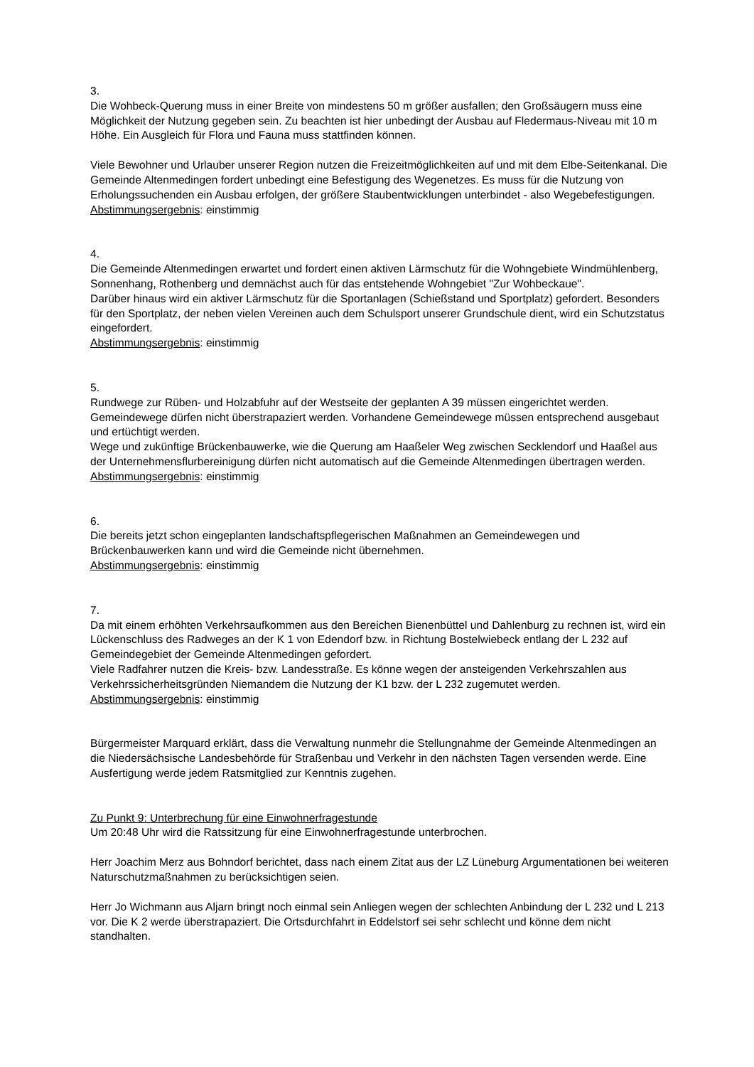3.
Die Wohbeck-Querung muss in einer Breite von mindestens 50 m größer ausfallen; den Großsäugern muss eine Möglichkeit der Nutzung gegeben sein. Zu beachten ist hier unbedingt der Ausbau auf Fledermaus-Niveau mit 10 m Höhe. Ein Ausgleich für Flora und Fauna muss stattfinden können.
Viele Bewohner und Urlauber unserer Region nutzen die Freizeitmöglichkeiten auf und mit dem Elbe-Seitenkanal. Die Gemeinde Altenmedingen fordert unbedingt eine Befestigung des Wegenetzes. Es muss für die Nutzung von Erholungssuchenden ein Ausbau erfolgen, der größere Staubentwicklungen unterbindet - also Wegebefestigungen.
Abstimmungsergebnis: einstimmig
4.
Die Gemeinde Altenmedingen erwartet und fordert einen aktiven Lärmschutz für die Wohngebiete Windmühlenberg, Sonnenhang, Rothenberg und demnächst auch für das entstehende Wohngebiet "Zur Wohbeckaue".
Darüber hinaus wird ein aktiver Lärmschutz für die Sportanlagen (Schießstand und Sportplatz) gefordert. Besonders für den Sportplatz, der neben vielen Vereinen auch dem Schulsport unserer Grundschule dient, wird ein Schutzstatus eingefordert.
Abstimmungsergebnis: einstimmig
5.
Rundwege zur Rüben- und Holzabfuhr auf der Westseite der geplanten A 39 müssen eingerichtet werden. Gemeindewege dürfen nicht überstrapaziert werden. Vorhandene Gemeindewege müssen entsprechend ausgebaut und ertüchtigt werden.
Wege und zukünftige Brückenbauwerke, wie die Querung am Haaßeler Weg zwischen Secklendorf und Haaßel aus der Unternehmensflurbereinigung dürfen nicht automatisch auf die Gemeinde Altenmedingen übertragen werden.
Abstimmungsergebnis: einstimmig
6.
Die bereits jetzt schon eingeplanten landschaftspflegerischen Maßnahmen an Gemeindewegen und Brückenbauwerken kann und wird die Gemeinde nicht übernehmen.
Abstimmungsergebnis: einstimmig
7.
Da mit einem erhöhten Verkehrsaufkommen aus den Bereichen Bienenbüttel und Dahlenburg zu rechnen ist, wird ein Lückenschluss des Radweges an der K 1 von Edendorf bzw. in Richtung Bostelwiebeck entlang der L 232 auf Gemeindegebiet der Gemeinde Altenmedingen gefordert.
Viele Radfahrer nutzen die Kreis- bzw. Landesstraße. Es könne wegen der ansteigenden Verkehrszahlen aus Verkehrssicherheitsgründen Niemandem die Nutzung der K1 bzw. der L 232 zugemutet werden.
Abstimmungsergebnis: einstimmig
Bürgermeister Marquard erklärt, dass die Verwaltung nunmehr die Stellungnahme der Gemeinde Altenmedingen an die Niedersächsische Landesbehörde für Straßenbau und Verkehr in den nächsten Tagen versenden werde. Eine Ausfertigung werde jedem Ratsmitglied zur Kenntnis zugehen.
Zu Punkt 9: Unterbrechung für eine Einwohnerfragestunde
Um 20:48 Uhr wird die Ratssitzung für eine Einwohnerfragestunde unterbrochen.
Herr Joachim Merz aus Bohndorf berichtet, dass nach einem Zitat aus der LZ Lüneburg Argumentationen bei weiteren Naturschutzmaßnahmen zu berücksichtigen seien.
Herr Jo Wichmann aus Aljarn bringt noch einmal sein Anliegen wegen der schlechten Anbindung der L 232 und L 213 vor. Die K 2 werde überstrapaziert. Die Ortsdurchfahrt in Eddelstorf sei sehr schlecht und könne dem nicht standhalten.